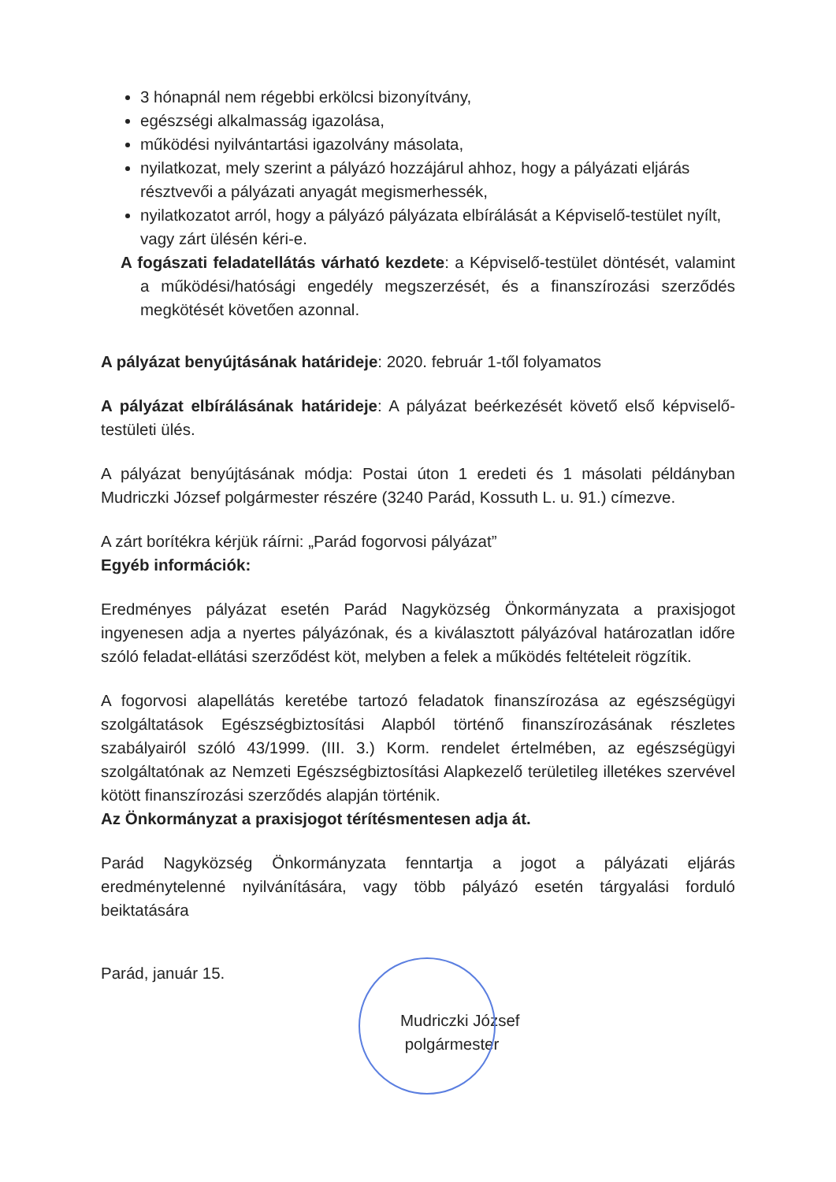3 hónapnál nem régebbi erkölcsi bizonyítvány,
egészségi alkalmasság igazolása,
működési nyilvántartási igazolvány másolata,
nyilatkozat, mely szerint a pályázó hozzájárul ahhoz, hogy a pályázati eljárás résztvevői a pályázati anyagát megismerhessék,
nyilatkozatot arról, hogy a pályázó pályázata elbírálását a Képviselő-testület nyílt, vagy zárt ülésén kéri-e.
A fogászati feladatellátás várható kezdete: a Képviselő-testület döntését, valamint a működési/hatósági engedély megszerzését, és a finanszírozási szerződés megkötését követően azonnal.
A pályázat benyújtásának határideje: 2020. február 1-től folyamatos
A pályázat elbírálásának határideje: A pályázat beérkezését követő első képviselő-testületi ülés.
A pályázat benyújtásának módja: Postai úton 1 eredeti és 1 másolati példányban Mudriczki József polgármester részére (3240 Parád, Kossuth L. u. 91.) címezve.
A zárt borítékra kérjük ráírni: „Parád fogorvosi pályázat”
Egyéb információk:
Eredményes pályázat esetén Parád Nagyközség Önkormányzata a praxisjogot ingyenesen adja a nyertes pályázónak, és a kiválasztott pályázóval határozatlan időre szóló feladat-ellátási szerződést köt, melyben a felek a működés feltételeit rögzítik.
A fogorvosi alapellátás keretébe tartozó feladatok finanszírozása az egészségügyi szolgáltatások Egészségbiztosítási Alapból történő finanszírozásának részletes szabályairól szóló 43/1999. (III. 3.) Korm. rendelet értelmében, az egészségügyi szolgáltatónak az Nemzeti Egészségbiztosítási Alapkezelő területileg illetékes szervével kötött finanszírozási szerződés alapján történik.
Az Önkormányzat a praxisjogot térítésmentesen adja át.
Parád Nagyközség Önkormányzata fenntartja a jogot a pályázati eljárás eredménytelenné nyilvánítására, vagy több pályázó esetén tárgyalási forduló beiktatására
Parád, január 15.
Mudriczki József
polgármester